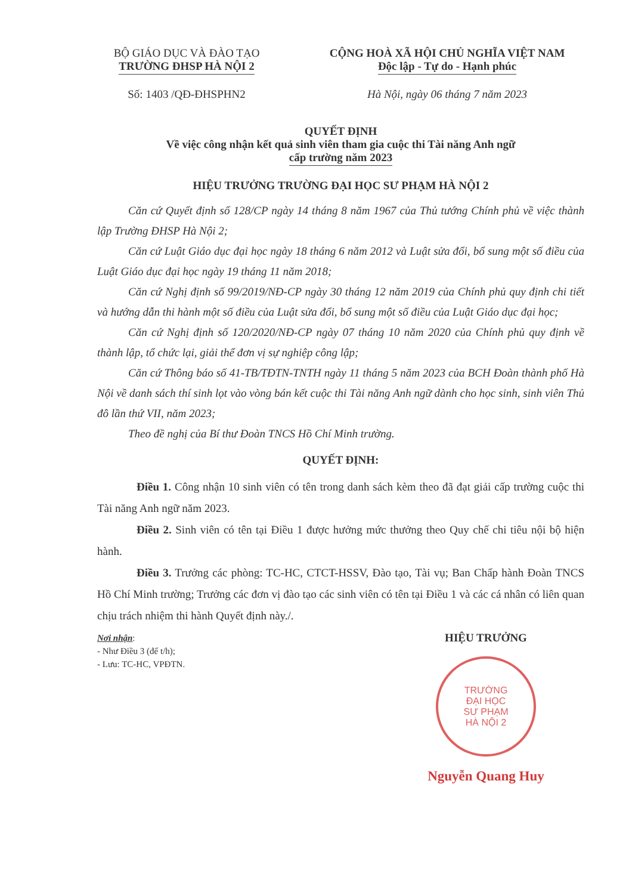BỘ GIÁO DỤC VÀ ĐÀO TẠO
TRƯỜNG ĐHSP HÀ NỘI 2
Số: 1403 /QĐ-ĐHSPHN2
CỘNG HOÀ XÃ HỘI CHỦ NGHĨA VIỆT NAM
Độc lập - Tự do - Hạnh phúc
Hà Nội, ngày 06 tháng 7 năm 2023
QUYẾT ĐỊNH
Về việc công nhận kết quả sinh viên tham gia cuộc thi Tài năng Anh ngữ
cấp trường năm 2023
HIỆU TRƯỞNG TRƯỜNG ĐẠI HỌC SƯ PHẠM HÀ NỘI 2
Căn cứ Quyết định số 128/CP ngày 14 tháng 8 năm 1967 của Thủ tướng Chính phủ về việc thành lập Trường ĐHSP Hà Nội 2;
Căn cứ Luật Giáo dục đại học ngày 18 tháng 6 năm 2012 và Luật sửa đổi, bổ sung một số điều của Luật Giáo dục đại học ngày 19 tháng 11 năm 2018;
Căn cứ Nghị định số 99/2019/NĐ-CP ngày 30 tháng 12 năm 2019 của Chính phủ quy định chi tiết và hướng dẫn thi hành một số điều của Luật sửa đổi, bổ sung một số điều của Luật Giáo dục đại học;
Căn cứ Nghị định số 120/2020/NĐ-CP ngày 07 tháng 10 năm 2020 của Chính phủ quy định về thành lập, tổ chức lại, giải thể đơn vị sự nghiệp công lập;
Căn cứ Thông báo số 41-TB/TĐTN-TNTH ngày 11 tháng 5 năm 2023 của BCH Đoàn thành phố Hà Nội về danh sách thí sinh lọt vào vòng bán kết cuộc thi Tài năng Anh ngữ dành cho học sinh, sinh viên Thủ đô lần thứ VII, năm 2023;
Theo đề nghị của Bí thư Đoàn TNCS Hồ Chí Minh trường.
QUYẾT ĐỊNH:
Điều 1. Công nhận 10 sinh viên có tên trong danh sách kèm theo đã đạt giải cấp trường cuộc thi Tài năng Anh ngữ năm 2023.
Điều 2. Sinh viên có tên tại Điều 1 được hưởng mức thưởng theo Quy chế chi tiêu nội bộ hiện hành.
Điều 3. Trưởng các phòng: TC-HC, CTCT-HSSV, Đào tạo, Tài vụ; Ban Chấp hành Đoàn TNCS Hồ Chí Minh trường; Trưởng các đơn vị đào tạo các sinh viên có tên tại Điều 1 và các cá nhân có liên quan chịu trách nhiệm thi hành Quyết định này./.
Nơi nhận:
- Như Điều 3 (để t/h);
- Lưu: TC-HC, VPĐTN.
HIỆU TRƯỞNG
TRƯỜNG
ĐẠI HỌC
SƯ PHẠM
HÀ NỘI 2
Nguyễn Quang Huy